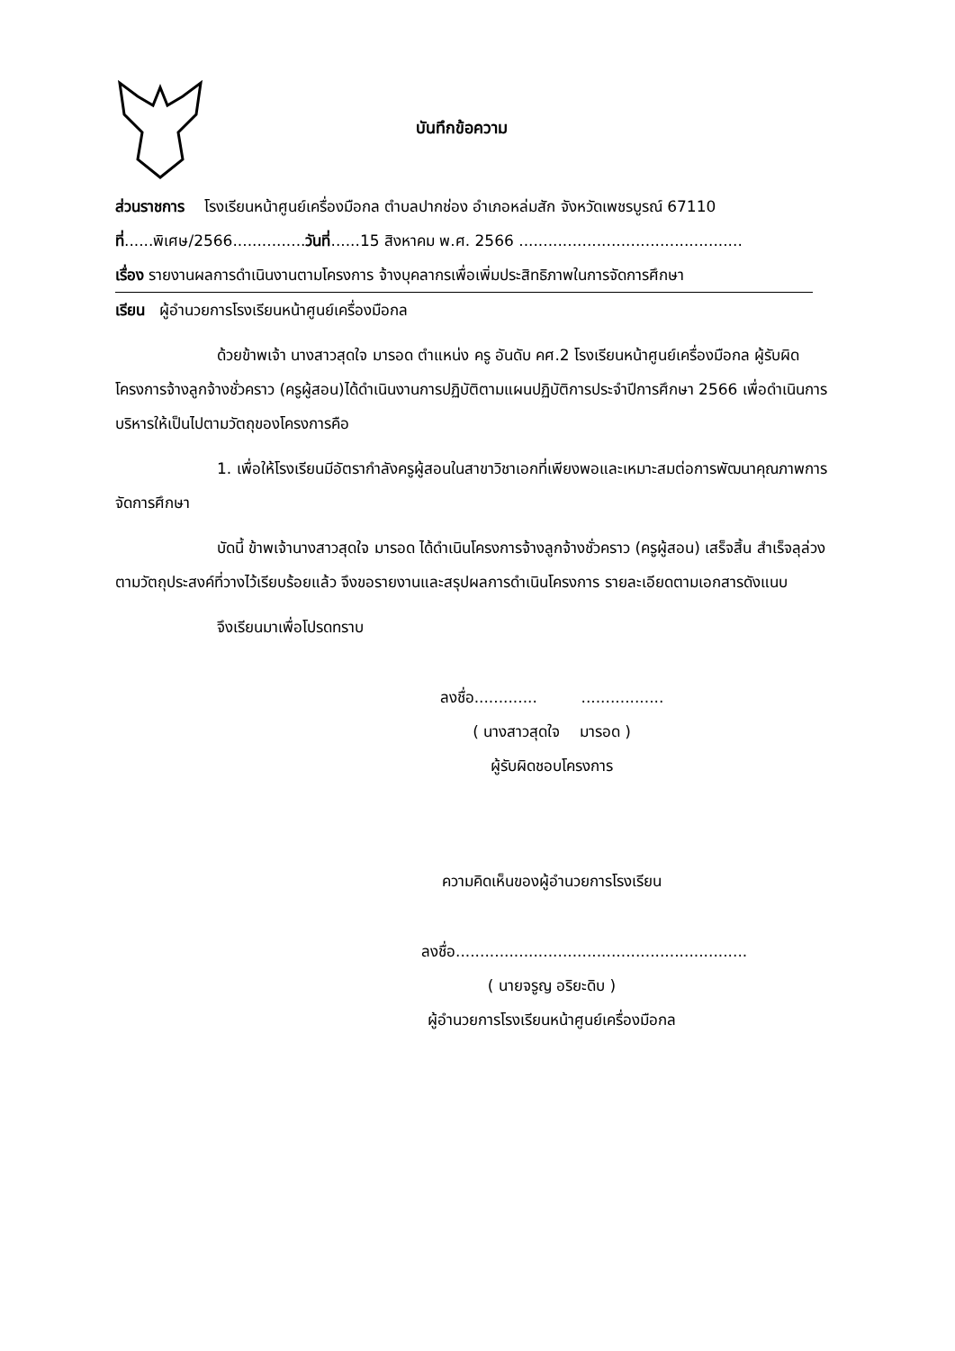บันทึกข้อความ
ส่วนราชการ โรงเรียนหน้าศูนย์เครื่องมือกล ตำบลปากช่อง อำเภอหล่มสัก จังหวัดเพชรบูรณ์ 67110
ที่......พิเศษ/2566...............วันที่......15 สิงหาคม พ.ศ. 2566 ..............................................
เรื่อง รายงานผลการดำเนินงานตามโครงการ จ้างบุคลากรเพื่อเพิ่มประสิทธิภาพในการจัดการศึกษา
เรียน ผู้อำนวยการโรงเรียนหน้าศูนย์เครื่องมือกล
ด้วยข้าพเจ้า นางสาวสุดใจ มารอด ตำแหน่ง ครู อันดับ คศ.2 โรงเรียนหน้าศูนย์เครื่องมือกล ผู้รับผิดโครงการจ้างลูกจ้างชั่วคราว (ครูผู้สอน)ได้ดำเนินงานการปฏิบัติตามแผนปฏิบัติการประจำปีการศึกษา 2566 เพื่อดำเนินการบริหารให้เป็นไปตามวัตถุของโครงการคือ
1. เพื่อให้โรงเรียนมีอัตรากำลังครูผู้สอนในสาขาวิชาเอกที่เพียงพอและเหมาะสมต่อการพัฒนาคุณภาพการจัดการศึกษา
บัดนี้ ข้าพเจ้านางสาวสุดใจ มารอด ได้ดำเนินโครงการจ้างลูกจ้างชั่วคราว (ครูผู้สอน) เสร็จสิ้น สำเร็จลุล่วงตามวัตถุประสงค์ที่วางไว้เรียบร้อยแล้ว จึงขอรายงานและสรุปผลการดำเนินโครงการ รายละเอียดตามเอกสารดังแนบ
จึงเรียนมาเพื่อโปรดทราบ
ลงชื่อ............. .................
( นางสาวสุดใจ มารอด )
ผู้รับผิดชอบโครงการ
ความคิดเห็นของผู้อำนวยการโรงเรียน
ลงชื่อ............................................................
( นายจรูญ อริยะดิบ )
ผู้อำนวยการโรงเรียนหน้าศูนย์เครื่องมือกล